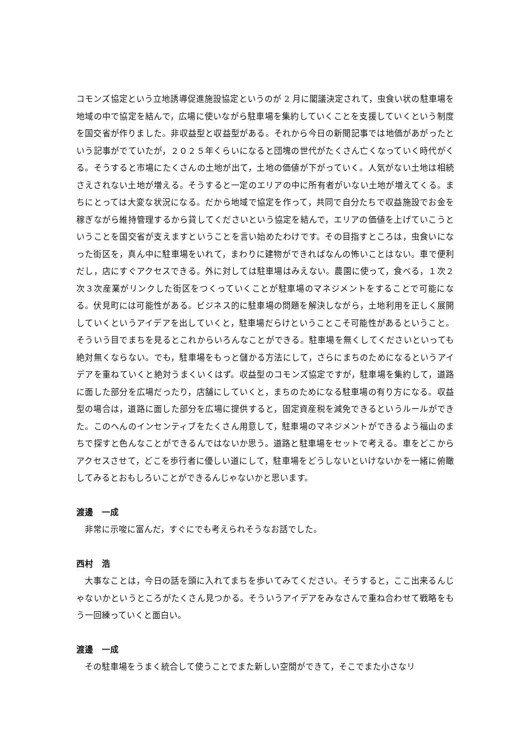コモンズ協定という立地誘導促進施設協定というのが 2 月に閣議決定されて，虫食い状の駐車場を地域の中で協定を結んで，広場に使いながら駐車場を集約していくことを支援していくという制度を国交省が作りました。非収益型と収益型がある。それから今日の新聞記事では地価があがったという記事がでていたが，２０２５年くらいになると団塊の世代がたくさん亡くなっていく時代がくる。そうすると市場にたくさんの土地が出て，土地の価値が下がっていく。人気がない土地は相続さえされない土地が増える。そうすると一定のエリアの中に所有者がいない土地が増えてくる。まちにとっては大変な状況になる。だから地域で協定を作って，共同で自分たちで収益施設でお金を稼ぎながら維持管理するから貸してくださいという協定を結んで，エリアの価値を上げていこうということを国交省が支えますということを言い始めたわけです。その目指すところは，虫食いになった街区を，真ん中に駐車場をいれて，まわりに建物ができればなんの怖いことはない。車で便利だし，店にすぐアクセスできる。外に対しては駐車場はみえない。農園に使って，食べる，１次２次３次産業がリンクした街区をつくっていくことが駐車場のマネジメントをすることで可能になる。伏見町には可能性がある。ビジネス的に駐車場の問題を解決しながら，土地利用を正しく展開していくというアイデアを出していくと，駐車場だらけということこそ可能性があるということ。そういう目でまちを見るとこれからいろんなことができる。駐車場を無くしてくださいといっても絶対無くならない。でも，駐車場をもっと儲かる方法にして，さらにまちのためになるというアイデアを重ねていくと絶対うまくいくはず。収益型のコモンズ協定ですが，駐車場を集約して，道路に面した部分を広場だったり，店舗にしていくと，まちのためになる駐車場の有り方になる。収益型の場合は，道路に面した部分を広場に提供すると，固定資産税を減免できるというルールができた。このへんのインセンティブをたくさん用意して，駐車場のマネジメントができるよう福山のまちで探すと色んなことができるんではないか思う。道路と駐車場をセットで考える。車をどこからアクセスさせて，どこを歩行者に優しい道にして，駐車場をどうしないといけないかを一緒に俯瞰してみるとおもしろいことができるんじゃないかと思います。
渡邊　一成
非常に示唆に富んだ，すぐにでも考えられそうなお話でした。
西村　浩
大事なことは，今日の話を頭に入れてまちを歩いてみてください。そうすると，ここ出来るんじゃないかというところがたくさん見つかる。そういうアイデアをみなさんで重ね合わせて戦略をもう一回練っていくと面白い。
渡邊　一成
その駐車場をうまく統合して使うことでまた新しい空間ができて，そこでまた小さなリ